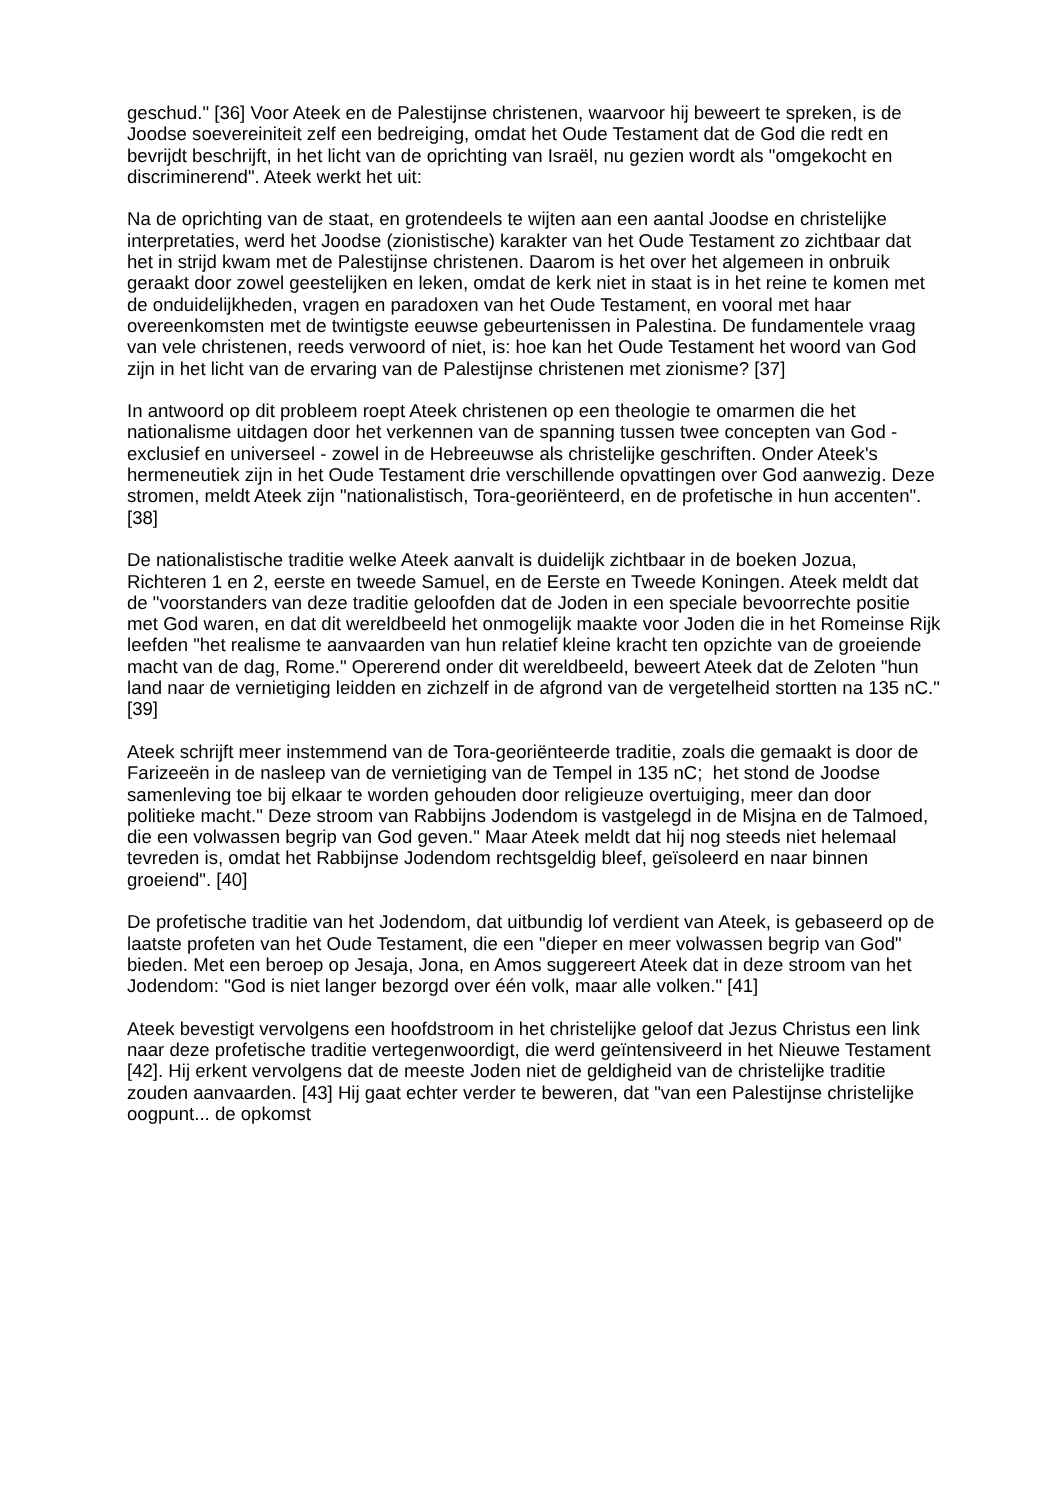geschud." [36] Voor Ateek en de Palestijnse christenen, waarvoor hij beweert te spreken, is de Joodse soevereiniteit zelf een bedreiging, omdat het Oude Testament dat de God die redt en bevrijdt beschrijft, in het licht van de oprichting van Israël, nu gezien wordt als "omgekocht en discriminerend". Ateek werkt het uit:
Na de oprichting van de staat, en grotendeels te wijten aan een aantal Joodse en christelijke interpretaties, werd het Joodse (zionistische) karakter van het Oude Testament zo zichtbaar dat het in strijd kwam met de Palestijnse christenen. Daarom is het over het algemeen in onbruik geraakt door zowel geestelijken en leken, omdat de kerk niet in staat is in het reine te komen met de onduidelijkheden, vragen en paradoxen van het Oude Testament, en vooral met haar overeenkomsten met de twintigste eeuwse gebeurtenissen in Palestina. De fundamentele vraag van vele christenen, reeds verwoord of niet, is: hoe kan het Oude Testament het woord van God zijn in het licht van de ervaring van de Palestijnse christenen met zionisme? [37]
In antwoord op dit probleem roept Ateek christenen op een theologie te omarmen die het nationalisme uitdagen door het verkennen van de spanning tussen twee concepten van God - exclusief en universeel - zowel in de Hebreeuwse als christelijke geschriften. Onder Ateek's hermeneutiek zijn in het Oude Testament drie verschillende opvattingen over God aanwezig. Deze stromen, meldt Ateek zijn "nationalistisch, Tora-georiënteerd, en de profetische in hun accenten". [38]
De nationalistische traditie welke Ateek aanvalt is duidelijk zichtbaar in de boeken Jozua, Richteren 1 en 2, eerste en tweede Samuel, en de Eerste en Tweede Koningen. Ateek meldt dat de "voorstanders van deze traditie geloofden dat de Joden in een speciale bevoorrechte positie met God waren, en dat dit wereldbeeld het onmogelijk maakte voor Joden die in het Romeinse Rijk leefden "het realisme te aanvaarden van hun relatief kleine kracht ten opzichte van de groeiende macht van de dag, Rome." Opererend onder dit wereldbeeld, beweert Ateek dat de Zeloten "hun land naar de vernietiging leidden en zichzelf in de afgrond van de vergetelheid stortten na 135 nC." [39]
Ateek schrijft meer instemmend van de Tora-georiënteerde traditie, zoals die gemaakt is door de Farizeeën in de nasleep van de vernietiging van de Tempel in 135 nC; het stond de Joodse samenleving toe bij elkaar te worden gehouden door religieuze overtuiging, meer dan door politieke macht." Deze stroom van Rabbijns Jodendom is vastgelegd in de Misjna en de Talmoed, die een volwassen begrip van God geven." Maar Ateek meldt dat hij nog steeds niet helemaal tevreden is, omdat het Rabbijnse Jodendom rechtsgeldig bleef, geïsoleerd en naar binnen groeiend". [40]
De profetische traditie van het Jodendom, dat uitbundig lof verdient van Ateek, is gebaseerd op de laatste profeten van het Oude Testament, die een "dieper en meer volwassen begrip van God" bieden. Met een beroep op Jesaja, Jona, en Amos suggereert Ateek dat in deze stroom van het Jodendom: "God is niet langer bezorgd over één volk, maar alle volken." [41]
Ateek bevestigt vervolgens een hoofdstroom in het christelijke geloof dat Jezus Christus een link naar deze profetische traditie vertegenwoordigt, die werd geïntensiveerd in het Nieuwe Testament [42]. Hij erkent vervolgens dat de meeste Joden niet de geldigheid van de christelijke traditie zouden aanvaarden. [43] Hij gaat echter verder te beweren, dat "van een Palestijnse christelijke oogpunt... de opkomst